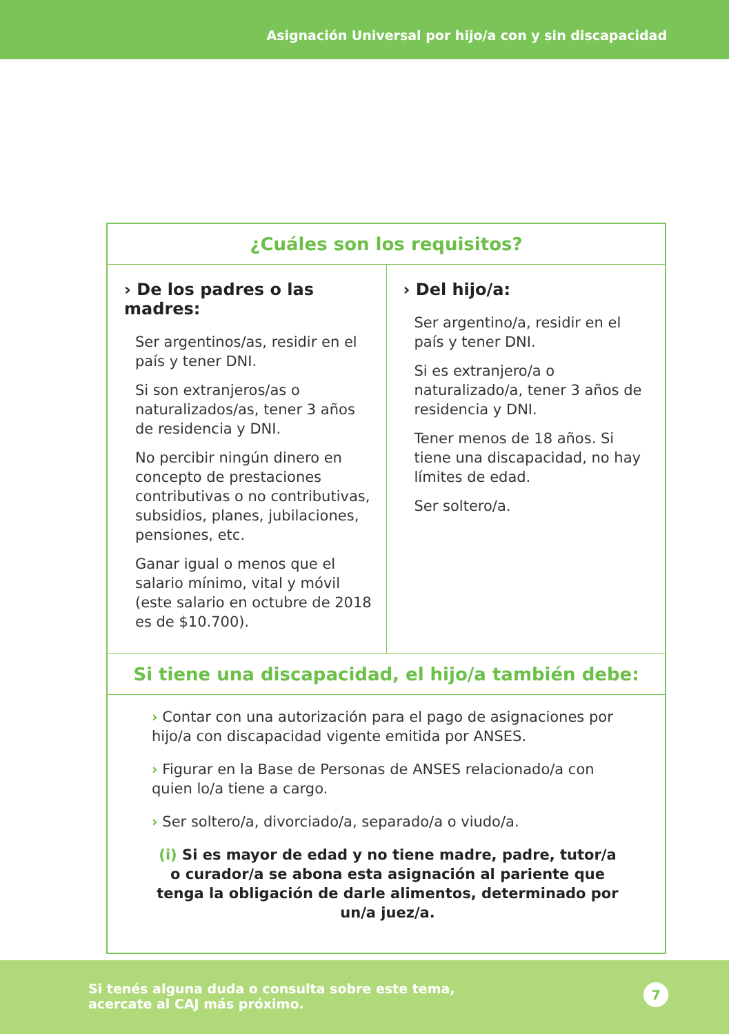Asignación Universal por hijo/a con y sin discapacidad
| ¿Cuáles son los requisitos? | |
| --- | --- |
| › De los padres o las madres: Ser argentinos/as, residir en el país y tener DNI. Si son extranjeros/as o naturalizados/as, tener 3 años de residencia y DNI. No percibir ningún dinero en concepto de prestaciones contributivas o no contributivas, subsidios, planes, jubilaciones, pensiones, etc. Ganar igual o menos que el salario mínimo, vital y móvil (este salario en octubre de 2018 es de $10.700). | › Del hijo/a: Ser argentino/a, residir en el país y tener DNI. Si es extranjero/a o naturalizado/a, tener 3 años de residencia y DNI. Tener menos de 18 años. Si tiene una discapacidad, no hay límites de edad. Ser soltero/a. |
| Si tiene una discapacidad, el hijo/a también debe: | |
| › Contar con una autorización para el pago de asignaciones por hijo/a con discapacidad vigente emitida por ANSES. › Figurar en la Base de Personas de ANSES relacionado/a con quien lo/a tiene a cargo. › Ser soltero/a, divorciado/a, separado/a o viudo/a. (i) Si es mayor de edad y no tiene madre, padre, tutor/a o curador/a se abona esta asignación al pariente que tenga la obligación de darle alimentos, determinado por un/a juez/a. | |
Si tenés alguna duda o consulta sobre este tema,
acercate al CAJ más próximo.
7